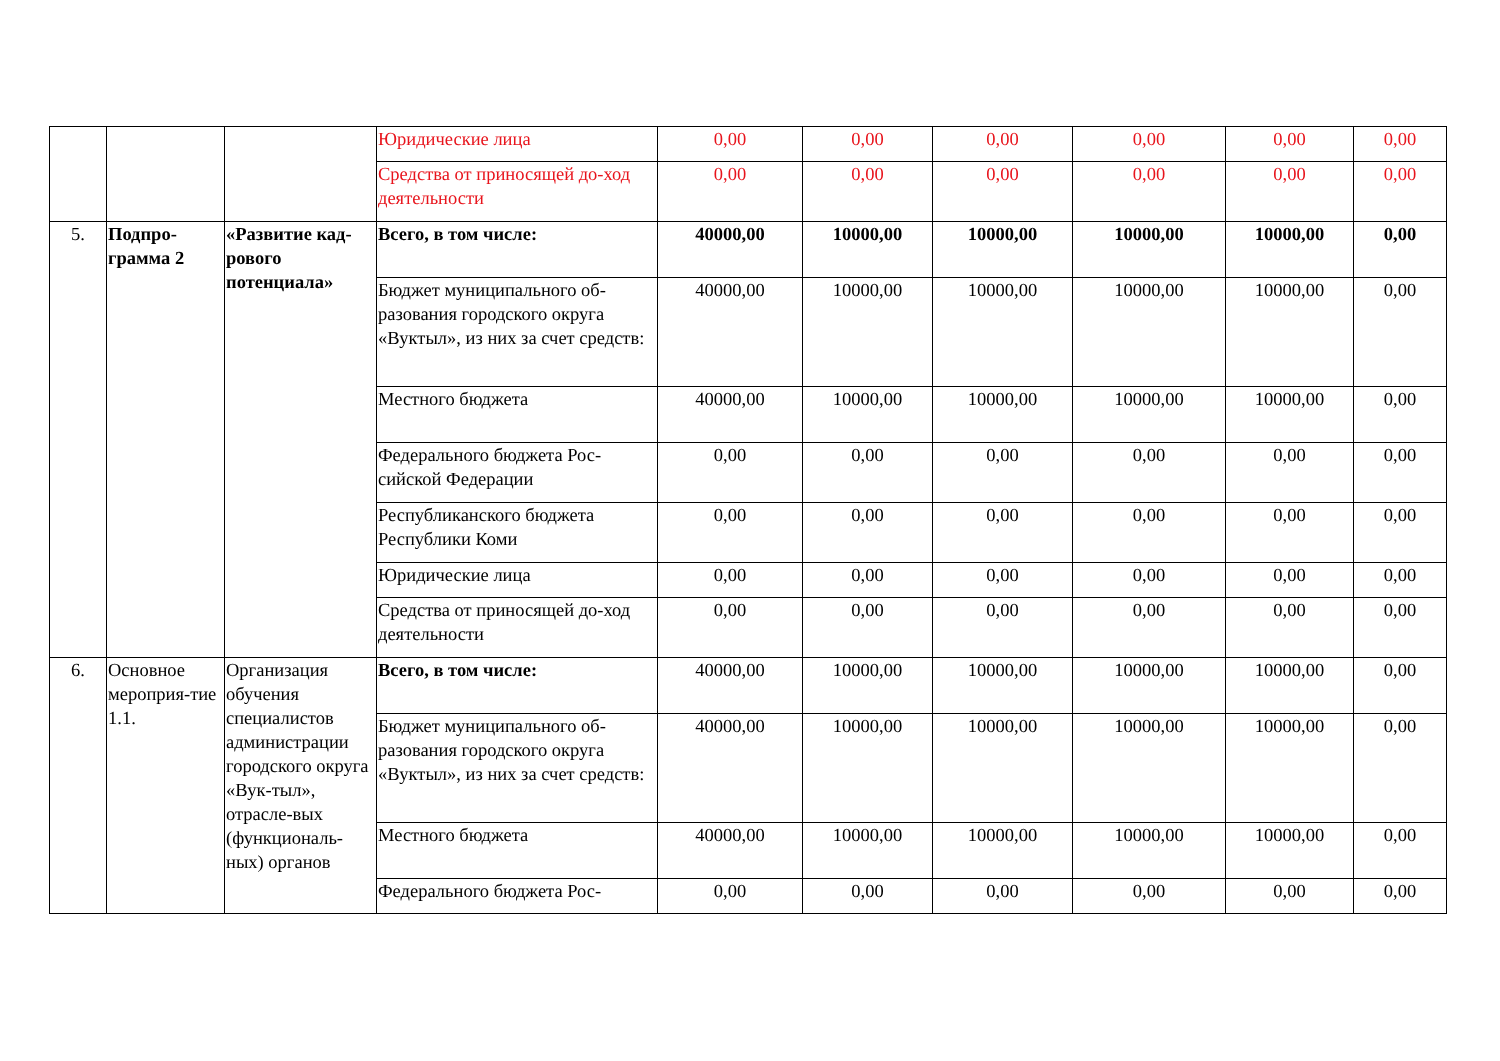| | | | Юридические лица | 0,00 | 0,00 | 0,00 | 0,00 | 0,00 | 0,00 |
| | | | Средства от приносящей до-ход деятельности | 0,00 | 0,00 | 0,00 | 0,00 | 0,00 | 0,00 |
| 5. | Подпро-грамма 2 | «Развитие кад-рового потенциала» | Всего, в том числе: | 40000,00 | 10000,00 | 10000,00 | 10000,00 | 10000,00 | 0,00 |
| | | | Бюджет муниципального об-разования городского округа «Вуктыл», из них за счет средств: | 40000,00 | 10000,00 | 10000,00 | 10000,00 | 10000,00 | 0,00 |
| | | | Местного бюджета | 40000,00 | 10000,00 | 10000,00 | 10000,00 | 10000,00 | 0,00 |
| | | | Федерального бюджета Рос-сийской Федерации | 0,00 | 0,00 | 0,00 | 0,00 | 0,00 | 0,00 |
| | | | Республиканского бюджета Республики Коми | 0,00 | 0,00 | 0,00 | 0,00 | 0,00 | 0,00 |
| | | | Юридические лица | 0,00 | 0,00 | 0,00 | 0,00 | 0,00 | 0,00 |
| | | | Средства от приносящей до-ход деятельности | 0,00 | 0,00 | 0,00 | 0,00 | 0,00 | 0,00 |
| 6. | Основное мероприя-тие 1.1. | Организация обучения специалистов администрации городского округа «Вук-тыл», отрасле-вых (функциональ-ных) органов | Всего, в том числе: | 40000,00 | 10000,00 | 10000,00 | 10000,00 | 10000,00 | 0,00 |
| | | | Бюджет муниципального об-разования городского округа «Вуктыл», из них за счет средств: | 40000,00 | 10000,00 | 10000,00 | 10000,00 | 10000,00 | 0,00 |
| | | | Местного бюджета | 40000,00 | 10000,00 | 10000,00 | 10000,00 | 10000,00 | 0,00 |
| | | | Федерального бюджета Рос- | 0,00 | 0,00 | 0,00 | 0,00 | 0,00 | 0,00 |